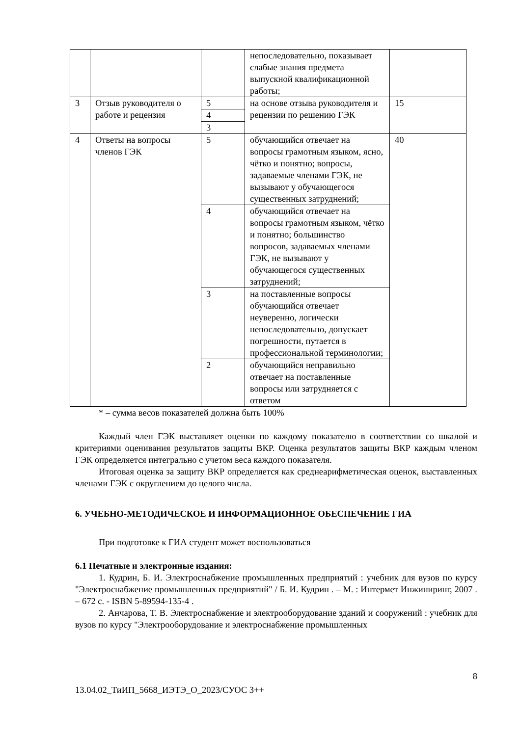| | | | непоследовательно, показывает слабые знания предмета выпускной квалификационной работы; | |
| 3 | Отзыв руководителя о работе и рецензия | 5 | на основе отзыва руководителя и рецензии по решению ГЭК | 15 |
| | | 4 | | |
| | | 3 | | |
| 4 | Ответы на вопросы членов ГЭК | 5 | обучающийся отвечает на вопросы грамотным языком, ясно, чётко и понятно; вопросы, задаваемые членами ГЭК, не вызывают у обучающегося существенных затруднений; | 40 |
| | | 4 | обучающийся отвечает на вопросы грамотным языком, чётко и понятно; большинство вопросов, задаваемых членами ГЭК, не вызывают у обучающегося существенных затруднений; | |
| | | 3 | на поставленные вопросы обучающийся отвечает неуверенно, логически непоследовательно, допускает погрешности, путается в профессиональной терминологии; | |
| | | 2 | обучающийся неправильно отвечает на поставленные вопросы или затрудняется с ответом | |
* – сумма весов показателей должна быть 100%
Каждый член ГЭК выставляет оценки по каждому показателю в соответствии со шкалой и критериями оценивания результатов защиты ВКР. Оценка результатов защиты ВКР каждым членом ГЭК определяется интегрально с учетом веса каждого показателя.
Итоговая оценка за защиту ВКР определяется как среднеарифметическая оценок, выставленных членами ГЭК с округлением до целого числа.
6. УЧЕБНО-МЕТОДИЧЕСКОЕ И ИНФОРМАЦИОННОЕ ОБЕСПЕЧЕНИЕ ГИА
При подготовке к ГИА студент может воспользоваться
6.1 Печатные и электронные издания:
1. Кудрин, Б. И. Электроснабжение промышленных предприятий : учебник для вузов по курсу "Электроснабжение промышленных предприятий" / Б. И. Кудрин . – М. : Интермет Инжиниринг, 2007 . – 672 с. - ISBN 5-89594-135-4 .
2. Анчарова, Т. В. Электроснабжение и электрооборудование зданий и сооружений : учебник для вузов по курсу "Электрооборудование и электроснабжение промышленных
8
13.04.02_ТиИП_5668_ИЭТЭ_О_2023/СУОС 3++